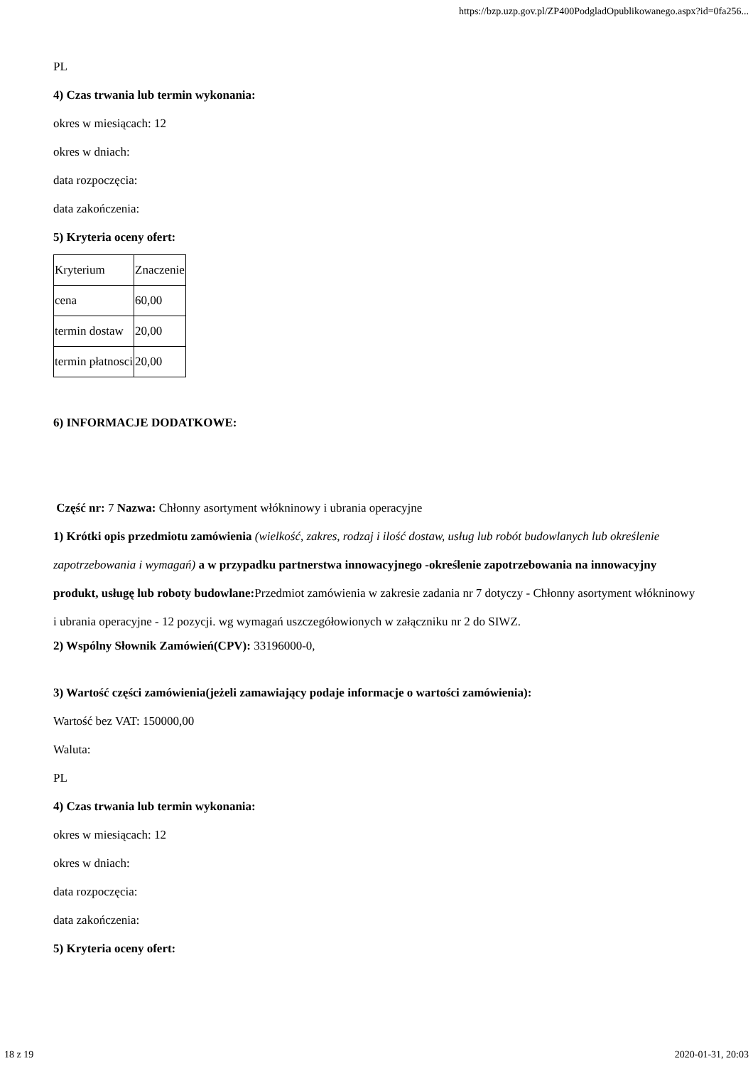https://bzp.uzp.gov.pl/ZP400PodgladOpublikowanego.aspx?id=0fa256...
PL
4) Czas trwania lub termin wykonania:
okres w miesiącach: 12
okres w dniach:
data rozpoczęcia:
data zakończenia:
5) Kryteria oceny ofert:
| Kryterium | Znaczenie |
| cena | 60,00 |
| termin dostaw | 20,00 |
| termin płatnosci | 20,00 |
6) INFORMACJE DODATKOWE:
Część nr: 7 Nazwa: Chłonny asortyment włókninowy i ubrania operacyjne
1) Krótki opis przedmiotu zamówienia (wielkość, zakres, rodzaj i ilość dostaw, usług lub robót budowlanych lub określenie zapotrzebowania i wymagań) a w przypadku partnerstwa innowacyjnego -określenie zapotrzebowania na innowacyjny produkt, usługę lub roboty budowlane: Przedmiot zamówienia w zakresie zadania nr 7 dotyczy - Chłonny asortyment włókninowy i ubrania operacyjne - 12 pozycji. wg wymagań uszczegółowionych w załączniku nr 2 do SIWZ.
2) Wspólny Słownik Zamówień(CPV): 33196000-0,
3) Wartość części zamówienia(jeżeli zamawiający podaje informacje o wartości zamówienia):
Wartość bez VAT: 150000,00
Waluta:
PL
4) Czas trwania lub termin wykonania:
okres w miesiącach: 12
okres w dniach:
data rozpoczęcia:
data zakończenia:
5) Kryteria oceny ofert:
18 z 19 2020-01-31, 20:03